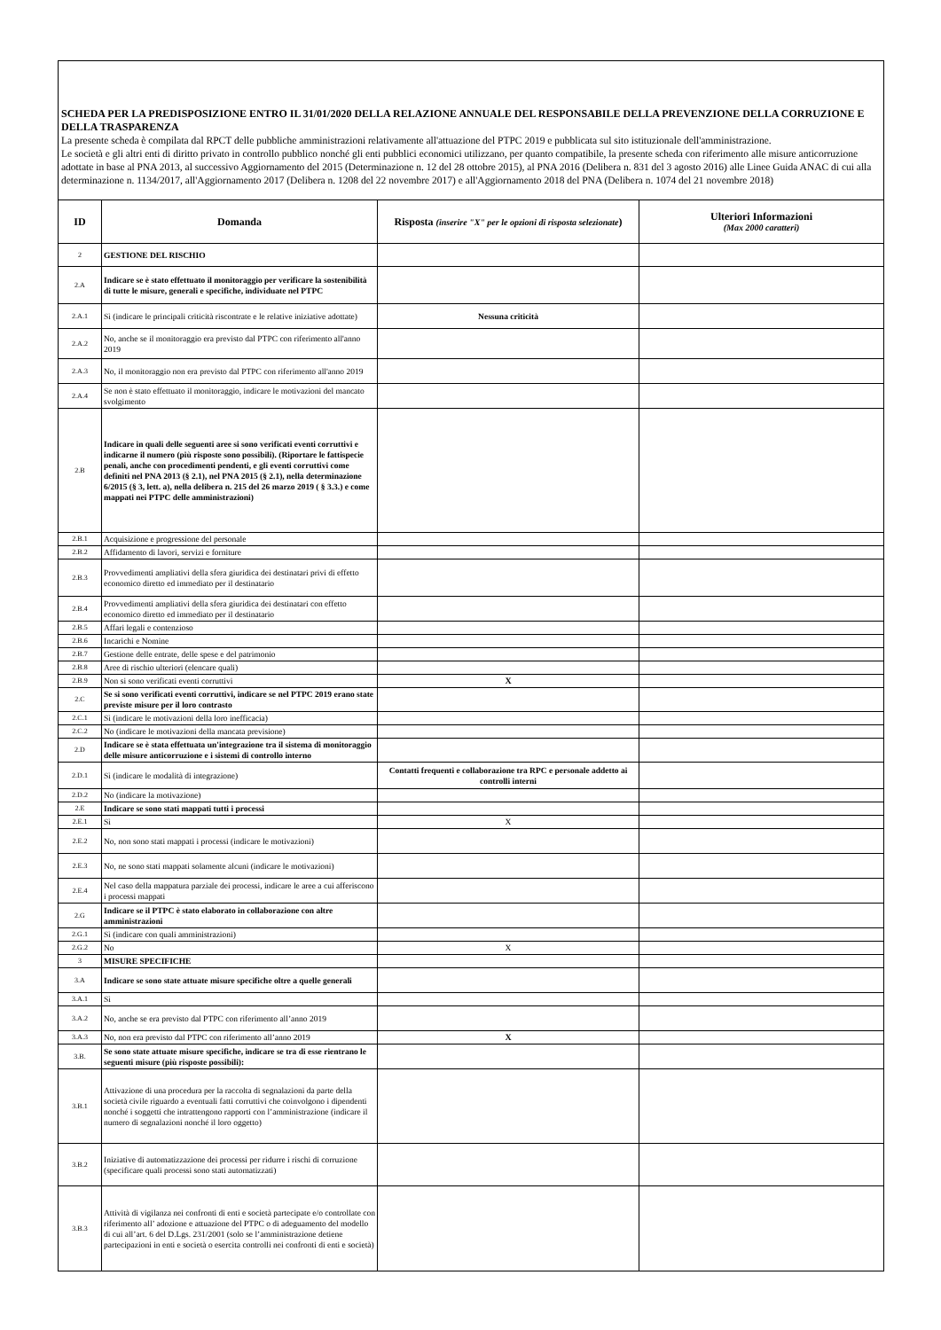SCHEDA PER LA PREDISPOSIZIONE ENTRO IL 31/01/2020 DELLA RELAZIONE ANNUALE DEL RESPONSABILE DELLA PREVENZIONE DELLA CORRUZIONE E DELLA TRASPARENZA
La presente scheda è compilata dal RPCT delle pubbliche amministrazioni relativamente all'attuazione del PTPC 2019 e pubblicata sul sito istituzionale dell'amministrazione.
Le società e gli altri enti di diritto privato in controllo pubblico nonché gli enti pubblici economici utilizzano, per quanto compatibile, la presente scheda con riferimento alle misure anticorruzione adottate in base al PNA 2013, al successivo Aggiornamento del 2015 (Determinazione n. 12 del 28 ottobre 2015), al PNA 2016 (Delibera n. 831 del 3 agosto 2016) alle Linee Guida ANAC di cui alla determinazione n. 1134/2017, all'Aggiornamento 2017 (Delibera n. 1208 del 22 novembre 2017) e all'Aggiornamento 2018 del PNA (Delibera n. 1074 del 21 novembre 2018)
| ID | Domanda | Risposta (inserire "X" per le opzioni di risposta selezionate ) | Ulteriori Informazioni (Max 2000 caratteri) |
| --- | --- | --- | --- |
| 2 | GESTIONE DEL RISCHIO | | |
| 2.A | Indicare se è stato effettuato il monitoraggio per verificare la sostenibilità di tutte le misure, generali e specifiche, individuate nel PTPC | | |
| 2.A.1 | Sì (indicare le principali criticità riscontrate e le relative iniziative adottate) | Nessuna criticità | |
| 2.A.2 | No, anche se il monitoraggio era previsto dal PTPC con riferimento all'anno 2019 | | |
| 2.A.3 | No, il monitoraggio non era previsto dal PTPC con riferimento all'anno 2019 | | |
| 2.A.4 | Se non è stato effettuato il monitoraggio, indicare le motivazioni del mancato svolgimento | | |
| 2.B | Indicare in quali delle seguenti aree si sono verificati eventi corruttivi e indicarne il numero (più risposte sono possibili). (Riportare le fattispecie penali, anche con procedimenti pendenti, e gli eventi corruttivi come definiti nel PNA 2013 (§ 2.1), nel PNA 2015 (§ 2.1), nella determinazione 6/2015 (§ 3, lett. a), nella delibera n. 215 del 26 marzo 2019 ( § 3.3.) e come mappati nei PTPC delle amministrazioni) | | |
| 2.B.1 | Acquisizione e progressione del personale | | |
| 2.B.2 | Affidamento di lavori, servizi e forniture | | |
| 2.B.3 | Provvedimenti ampliativi della sfera giuridica dei destinatari privi di effetto economico diretto ed immediato per il destinatario | | |
| 2.B.4 | Provvedimenti ampliativi della sfera giuridica dei destinatari con effetto economico diretto ed immediato per il destinatario | | |
| 2.B.5 | Affari legali e contenzioso | | |
| 2.B.6 | Incarichi e Nomine | | |
| 2.B.7 | Gestione delle entrate, delle spese e del patrimonio | | |
| 2.B.8 | Aree di rischio ulteriori (elencare quali) | | |
| 2.B.9 | Non si sono verificati eventi corruttivi | X | |
| 2.C | Se si sono verificati eventi corruttivi, indicare se nel PTPC 2019 erano state previste misure per il loro contrasto | | |
| 2.C.1 | Sì (indicare le motivazioni della loro inefficacia) | | |
| 2.C.2 | No (indicare le motivazioni della mancata previsione) | | |
| 2.D | Indicare se è stata effettuata un'integrazione tra il sistema di monitoraggio delle misure anticorruzione e i sistemi di controllo interno | | |
| 2.D.1 | Sì (indicare le modalità di integrazione) | Contatti frequenti e collaborazione tra RPC e personale addetto ai controlli interni | |
| 2.D.2 | No (indicare la motivazione) | | |
| 2.E | Indicare se sono stati mappati tutti i processi | | |
| 2.E.1 | Sì | X | |
| 2.E.2 | No, non sono stati mappati i processi (indicare le motivazioni) | | |
| 2.E.3 | No, ne sono stati mappati solamente alcuni (indicare le motivazioni) | | |
| 2.E.4 | Nel caso della mappatura parziale dei processi, indicare le aree a cui afferiscono i processi mappati | | |
| 2.G | Indicare se il PTPC è stato elaborato in collaborazione con altre amministrazioni | | |
| 2.G.1 | Sì (indicare con quali amministrazioni) | | |
| 2.G.2 | No | X | |
| 3 | MISURE SPECIFICHE | | |
| 3.A | Indicare se sono state attuate misure specifiche oltre a quelle generali | | |
| 3.A.1 | Sì | | |
| 3.A.2 | No, anche se era previsto dal PTPC con riferimento all’anno 2019 | | |
| 3.A.3 | No, non era previsto dal PTPC con riferimento all’anno 2019 | X | |
| 3.B. | Se sono state attuate misure specifiche, indicare se tra di esse rientrano le seguenti misure (più risposte possibili): | | |
| 3.B.1 | Attivazione di una procedura per la raccolta di segnalazioni da parte della società civile riguardo a eventuali fatti corruttivi che coinvolgono i dipendenti nonché i soggetti che intrattengono rapporti con l’amministrazione (indicare il numero di segnalazioni nonché il loro oggetto) | | |
| 3.B.2 | Iniziative di automatizzazione dei processi per ridurre i rischi di corruzione (specificare quali processi sono stati automatizzati) | | |
| 3.B.3 | Attività di vigilanza nei confronti di enti e società partecipate e/o controllate con riferimento all’ adozione e attuazione del PTPC o di adeguamento del modello di cui all’art. 6 del D.Lgs. 231/2001 (solo se l’amministrazione detiene partecipazioni in enti e società o esercita controlli nei confronti di enti e società) | | |